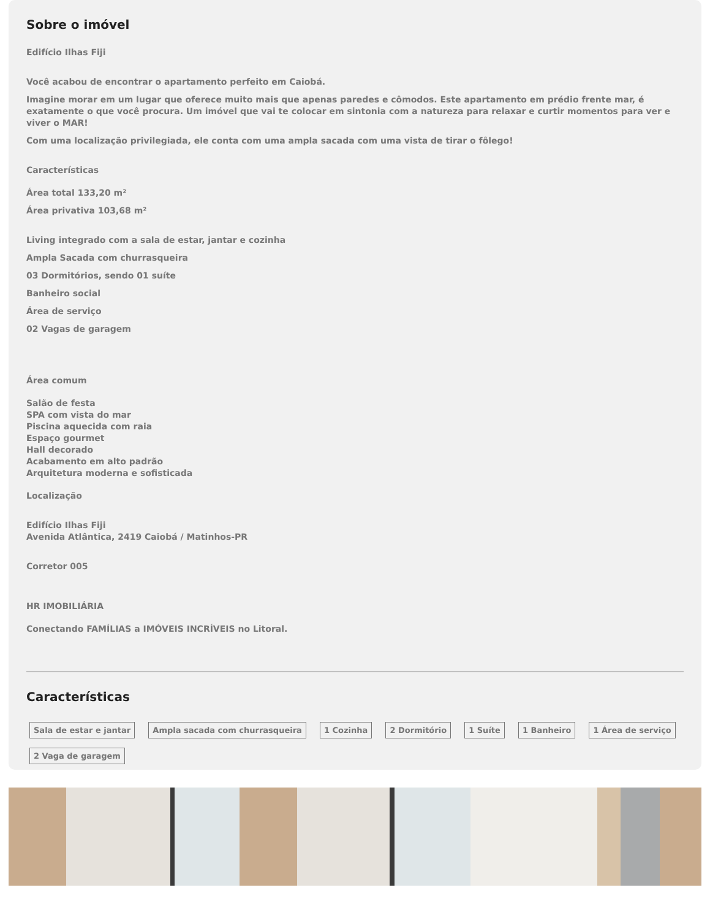Sobre o imóvel
Edifício Ilhas Fiji
Você acabou de encontrar o apartamento perfeito em Caiobá.
Imagine morar em um lugar que oferece muito mais que apenas paredes e cômodos. Este apartamento em prédio frente mar, é exatamente o que você procura. Um imóvel que vai te colocar em sintonia com a natureza para relaxar e curtir momentos para ver e viver o MAR!
Com uma localização privilegiada, ele conta com uma ampla sacada com uma vista de tirar o fôlego!
Características
Área total 133,20 m²
Área privativa 103,68 m²
Living integrado com a sala de estar, jantar e cozinha
Ampla Sacada com churrasqueira
03 Dormitórios, sendo 01 suíte
Banheiro social
Área de serviço
02 Vagas de garagem
Área comum
Salão de festa
SPA com vista do mar
Piscina aquecida com raia
Espaço gourmet
Hall decorado
Acabamento em alto padrão
Arquitetura moderna e sofisticada
Localização
Edifício Ilhas Fiji
Avenida Atlântica, 2419 Caiobá / Matinhos-PR
Corretor 005
HR IMOBILIÁRIA
Conectando FAMÍLIAS a IMÓVEIS INCRÍVEIS no Litoral.
Características
Sala de estar e jantar Ampla sacada com churrasqueira 1 Cozinha 2 Dormitório 1 Suíte 1 Banheiro 1 Área de serviço 2 Vaga de garagem